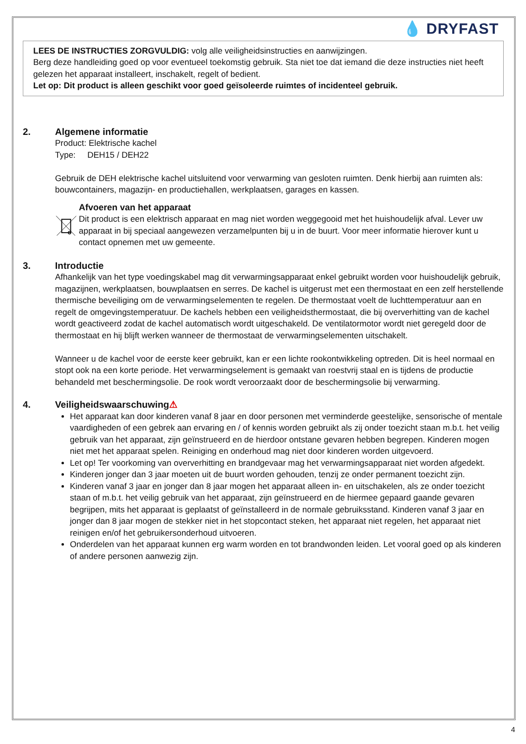💧 DRYFAST
LEES DE INSTRUCTIES ZORGVULDIG: volg alle veiligheidsinstructies en aanwijzingen.
Berg deze handleiding goed op voor eventueel toekomstig gebruik. Sta niet toe dat iemand die deze instructies niet heeft gelezen het apparaat installeert, inschakelt, regelt of bedient.
Let op: Dit product is alleen geschikt voor goed geïsoleerde ruimtes of incidenteel gebruik.
2. Algemene informatie
Product: Elektrische kachel
Type: DEH15 / DEH22
Gebruik de DEH elektrische kachel uitsluitend voor verwarming van gesloten ruimten. Denk hierbij aan ruimten als: bouwcontainers, magazijn- en productiehallen, werkplaatsen, garages en kassen.
Afvoeren van het apparaat
Dit product is een elektrisch apparaat en mag niet worden weggegooid met het huishoudelijk afval. Lever uw apparaat in bij speciaal aangewezen verzamelpunten bij u in de buurt. Voor meer informatie hierover kunt u contact opnemen met uw gemeente.
3. Introductie
Afhankelijk van het type voedingskabel mag dit verwarmingsapparaat enkel gebruikt worden voor huishoudelijk gebruik, magazijnen, werkplaatsen, bouwplaatsen en serres. De kachel is uitgerust met een thermostaat en een zelf herstellende thermische beveiliging om de verwarmingselementen te regelen. De thermostaat voelt de luchttemperatuur aan en regelt de omgevingstemperatuur. De kachels hebben een veiligheidsthermostaat, die bij oververhitting van de kachel wordt geactiveerd zodat de kachel automatisch wordt uitgeschakeld. De ventilatormotor wordt niet geregeld door de thermostaat en hij blijft werken wanneer de thermostaat de verwarmingselementen uitschakelt.
Wanneer u de kachel voor de eerste keer gebruikt, kan er een lichte rookontwikkeling optreden. Dit is heel normaal en stopt ook na een korte periode. Het verwarmingselement is gemaakt van roestvrij staal en is tijdens de productie behandeld met beschermingsolie. De rook wordt veroorzaakt door de beschermingsolie bij verwarming.
4. Veiligheidswaarschuwing ⚠
Het apparaat kan door kinderen vanaf 8 jaar en door personen met verminderde geestelijke, sensorische of mentale vaardigheden of een gebrek aan ervaring en / of kennis worden gebruikt als zij onder toezicht staan m.b.t. het veilig gebruik van het apparaat, zijn geïnstrueerd en de hierdoor ontstane gevaren hebben begrepen. Kinderen mogen niet met het apparaat spelen. Reiniging en onderhoud mag niet door kinderen worden uitgevoerd.
Let op! Ter voorkoming van oververhitting en brandgevaar mag het verwarmingsapparaat niet worden afgedekt.
Kinderen jonger dan 3 jaar moeten uit de buurt worden gehouden, tenzij ze onder permanent toezicht zijn.
Kinderen vanaf 3 jaar en jonger dan 8 jaar mogen het apparaat alleen in- en uitschakelen, als ze onder toezicht staan of m.b.t. het veilig gebruik van het apparaat, zijn geïnstrueerd en de hiermee gepaard gaande gevaren begrijpen, mits het apparaat is geplaatst of geïnstalleerd in de normale gebruiksstand. Kinderen vanaf 3 jaar en jonger dan 8 jaar mogen de stekker niet in het stopcontact steken, het apparaat niet regelen, het apparaat niet reinigen en/of het gebruikersonderhoud uitvoeren.
Onderdelen van het apparaat kunnen erg warm worden en tot brandwonden leiden. Let vooral goed op als kinderen of andere personen aanwezig zijn.
4